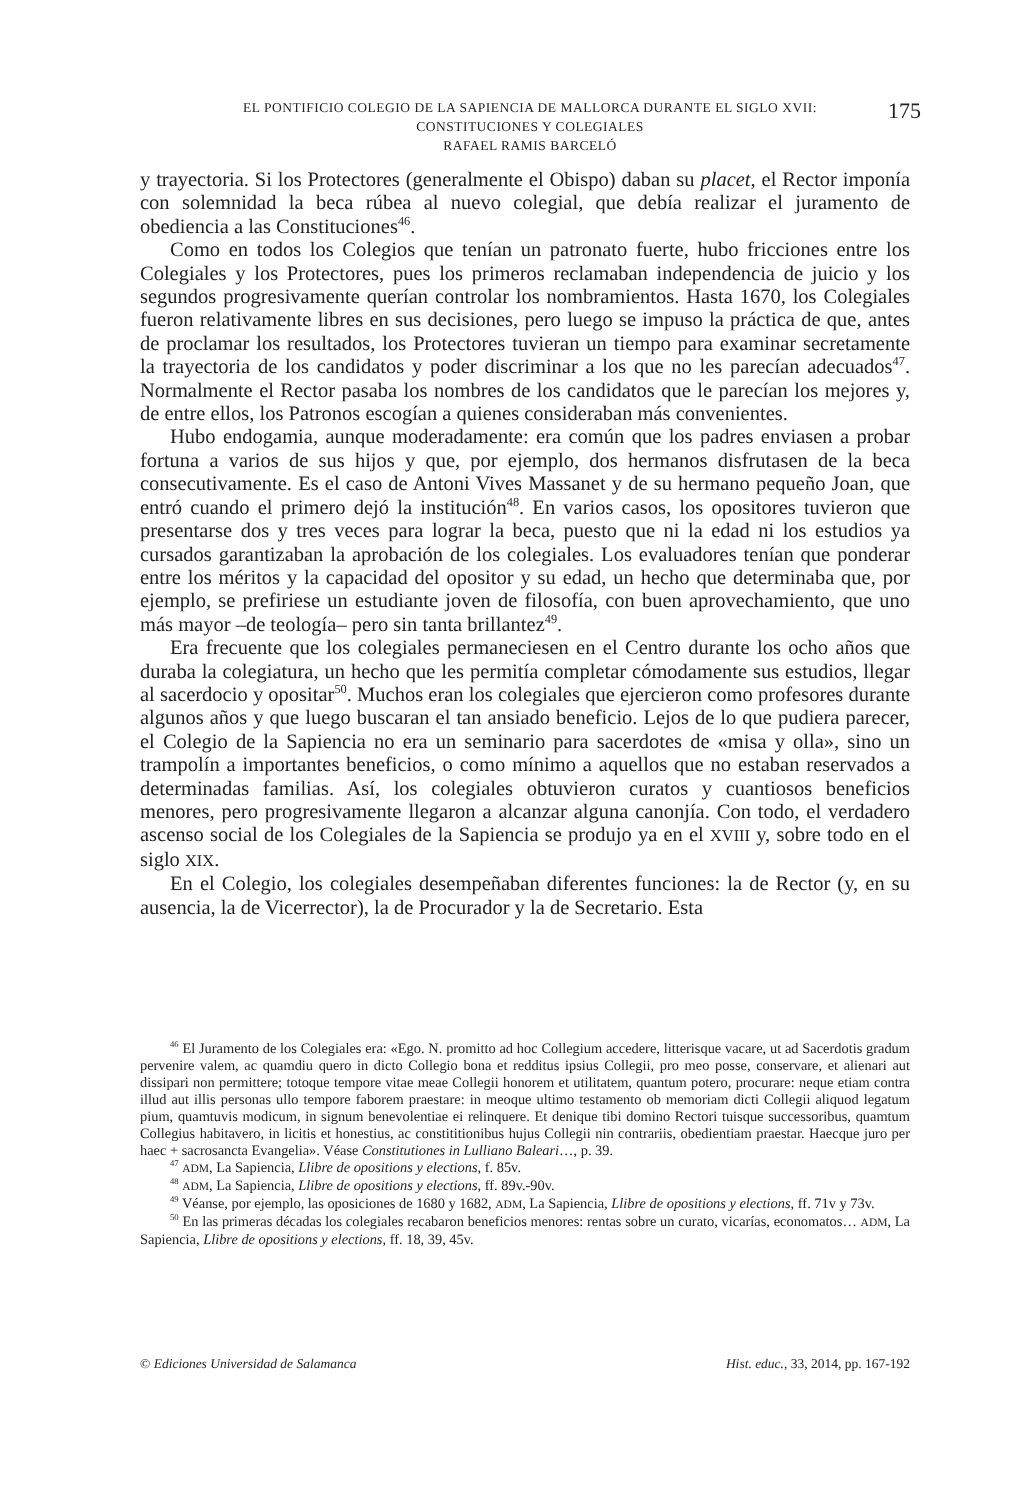EL PONTIFICIO COLEGIO DE LA SAPIENCIA DE MALLORCA DURANTE EL SIGLO XVII:
CONSTITUCIONES Y COLEGIALES
RAFAEL RAMIS BARCELÓ
175
y trayectoria. Si los Protectores (generalmente el Obispo) daban su placet, el Rector imponía con solemnidad la beca rúbea al nuevo colegial, que debía realizar el juramento de obediencia a las Constituciones<sup>46</sup>.
Como en todos los Colegios que tenían un patronato fuerte, hubo fricciones entre los Colegiales y los Protectores, pues los primeros reclamaban independencia de juicio y los segundos progresivamente querían controlar los nombramientos. Hasta 1670, los Colegiales fueron relativamente libres en sus decisiones, pero luego se impuso la práctica de que, antes de proclamar los resultados, los Protectores tuvieran un tiempo para examinar secretamente la trayectoria de los candidatos y poder discriminar a los que no les parecían adecuados<sup>47</sup>. Normalmente el Rector pasaba los nombres de los candidatos que le parecían los mejores y, de entre ellos, los Patronos escogían a quienes consideraban más convenientes.
Hubo endogamia, aunque moderadamente: era común que los padres enviasen a probar fortuna a varios de sus hijos y que, por ejemplo, dos hermanos disfrutasen de la beca consecutivamente. Es el caso de Antoni Vives Massanet y de su hermano pequeño Joan, que entró cuando el primero dejó la institución<sup>48</sup>. En varios casos, los opositores tuvieron que presentarse dos y tres veces para lograr la beca, puesto que ni la edad ni los estudios ya cursados garantizaban la aprobación de los colegiales. Los evaluadores tenían que ponderar entre los méritos y la capacidad del opositor y su edad, un hecho que determinaba que, por ejemplo, se prefiriese un estudiante joven de filosofía, con buen aprovechamiento, que uno más mayor –de teología– pero sin tanta brillantez<sup>49</sup>.
Era frecuente que los colegiales permaneciesen en el Centro durante los ocho años que duraba la colegiatura, un hecho que les permitía completar cómodamente sus estudios, llegar al sacerdocio y opositar<sup>50</sup>. Muchos eran los colegiales que ejercieron como profesores durante algunos años y que luego buscaran el tan ansiado beneficio. Lejos de lo que pudiera parecer, el Colegio de la Sapiencia no era un seminario para sacerdotes de «misa y olla», sino un trampolín a importantes beneficios, o como mínimo a aquellos que no estaban reservados a determinadas familias. Así, los colegiales obtuvieron curatos y cuantiosos beneficios menores, pero progresivamente llegaron a alcanzar alguna canonjía. Con todo, el verdadero ascenso social de los Colegiales de la Sapiencia se produjo ya en el XVIII y, sobre todo en el siglo XIX.
En el Colegio, los colegiales desempeñaban diferentes funciones: la de Rector (y, en su ausencia, la de Vicerrector), la de Procurador y la de Secretario. Esta
<sup>46</sup> El Juramento de los Colegiales era: «Ego. N. promitto ad hoc Collegium accedere, litterisque vacare, ut ad Sacerdotis gradum pervenire valem, ac quamdiu quero in dicto Collegio bona et redditus ipsius Collegii, pro meo posse, conservare, et alienari aut dissipari non permittere; totoque tempore vitae meae Collegii honorem et utilitatem, quantum potero, procurare: neque etiam contra illud aut illis personas ullo tempore faborem praestare: in meoque ultimo testamento ob memoriam dicti Collegii aliquod legatum pium, quamtuvis modicum, in signum benevolentiae ei relinquere. Et denique tibi domino Rectori tuisque successoribus, quamtum Collegius habitavero, in licitis et honestius, ac constititionibus hujus Collegii nin contrariis, obedientiam praestar. Haecque juro per haec + sacrosancta Evangelia». Véase Constitutiones in Lulliano Baleari…, p. 39.
<sup>47</sup> ADM, La Sapiencia, Llibre de opositions y elections, f. 85v.
<sup>48</sup> ADM, La Sapiencia, Llibre de opositions y elections, ff. 89v.-90v.
<sup>49</sup> Véanse, por ejemplo, las oposiciones de 1680 y 1682, ADM, La Sapiencia, Llibre de opositions y elections, ff. 71v y 73v.
<sup>50</sup> En las primeras décadas los colegiales recabaron beneficios menores: rentas sobre un curato, vicarías, economatos… ADM, La Sapiencia, Llibre de opositions y elections, ff. 18, 39, 45v.
© Ediciones Universidad de Salamanca Hist. educ., 33, 2014, pp. 167-192